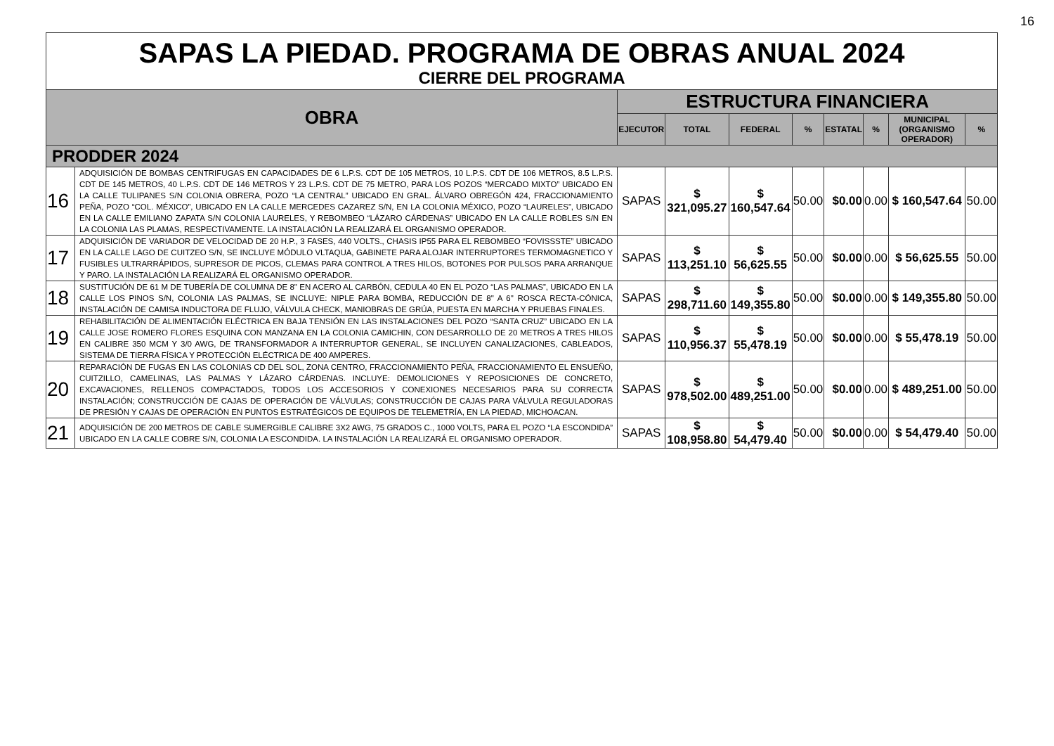16
SAPAS LA PIEDAD. PROGRAMA DE OBRAS ANUAL 2024
CIERRE DEL PROGRAMA
| OBRA | | ESTRUCTURA FINANCIERA | | | | | | | |
| --- | --- | --- | --- | --- | --- | --- | --- | --- | --- |
| | | EJECUTOR | TOTAL | FEDERAL | % | ESTATAL | % | MUNICIPAL (ORGANISMO OPERADOR) | % |
| PRODDER 2024 | | | | | | | | | |
| 16 | ADQUISICIÓN DE BOMBAS CENTRIFUGAS EN CAPACIDADES DE 6 L.P.S. CDT DE 105 METROS, 10 L.P.S. CDT DE 106 METROS, 8.5 L.P.S. CDT DE 145 METROS, 40 L.P.S. CDT DE 146 METROS Y 23 L.P.S. CDT DE 75 METRO, PARA LOS POZOS “MERCADO MIXTO” UBICADO EN LA CALLE TULIPANES S/N COLONIA OBRERA, POZO “LA CENTRAL” UBICADO EN GRAL. ÁLVARO OBREGÓN 424, FRACCIONAMIENTO PEÑA, POZO “COL. MÉXICO”, UBICADO EN LA CALLE MERCEDES CAZAREZ S/N, EN LA COLONIA MÉXICO, POZO “LAURELES”, UBICADO EN LA CALLE EMILIANO ZAPATA S/N COLONIA LAURELES, Y REBOMBEO “LÁZARO CÁRDENAS” UBICADO EN LA CALLE ROBLES S/N EN LA COLONIA LAS PLAMAS, RESPECTIVAMENTE. LA INSTALACIÓN LA REALIZARÁ EL ORGANISMO OPERADOR. | SAPAS | $ 321,095.27 | $ 160,547.64 | 50.00 | $0.00 | 0.00 | $ 160,547.64 | 50.00 |
| 17 | ADQUISICIÓN DE VARIADOR DE VELOCIDAD DE 20 H.P., 3 FASES, 440 VOLTS., CHASIS IP55 PARA EL REBOMBEO “FOVISSSTE” UBICADO EN LA CALLE LAGO DE CUITZEO S/N, SE INCLUYE MÓDULO VLTAQUA, GABINETE PARA ALOJAR INTERRUPTORES TERMOMAGNETICO Y FUSIBLES ULTRARRÁPIDOS, SUPRESOR DE PICOS, CLEMAS PARA CONTROL A TRES HILOS, BOTONES POR PULSOS PARA ARRANQUE Y PARO. LA INSTALACIÓN LA REALIZARÁ EL ORGANISMO OPERADOR. | SAPAS | $ 113,251.10 | $ 56,625.55 | 50.00 | $0.00 | 0.00 | $ 56,625.55 | 50.00 |
| 18 | SUSTITUCIÓN DE 61 M DE TUBERÍA DE COLUMNA DE 8" EN ACERO AL CARBÓN, CEDULA 40 EN EL POZO “LAS PALMAS”, UBICADO EN LA CALLE LOS PINOS S/N, COLONIA LAS PALMAS, SE INCLUYE: NIPLE PARA BOMBA, REDUCCIÓN DE 8" A 6" ROSCA RECTA-CÓNICA, INSTALACIÓN DE CAMISA INDUCTORA DE FLUJO, VÁLVULA CHECK, MANIOBRAS DE GRÚA, PUESTA EN MARCHA Y PRUEBAS FINALES. | SAPAS | $ 298,711.60 | $ 149,355.80 | 50.00 | $0.00 | 0.00 | $ 149,355.80 | 50.00 |
| 19 | REHABILITACIÓN DE ALIMENTACIÓN ELÉCTRICA EN BAJA TENSIÓN EN LAS INSTALACIONES DEL POZO “SANTA CRUZ” UBICADO EN LA CALLE JOSE ROMERO FLORES ESQUINA CON MANZANA EN LA COLONIA CAMICHIN, CON DESARROLLO DE 20 METROS A TRES HILOS EN CALIBRE 350 MCM Y 3/0 AWG, DE TRANSFORMADOR A INTERRUPTOR GENERAL, SE INCLUYEN CANALIZACIONES, CABLEADOS, SISTEMA DE TIERRA FÍSICA Y PROTECCIÓN ELÉCTRICA DE 400 AMPERES. | SAPAS | $ 110,956.37 | $ 55,478.19 | 50.00 | $0.00 | 0.00 | $ 55,478.19 | 50.00 |
| 20 | REPARACIÓN DE FUGAS EN LAS COLONIAS CD DEL SOL, ZONA CENTRO, FRACCIONAMIENTO PEÑA, FRACCIONAMIENTO EL ENSUEÑO, CUITZILLO, CAMELINAS, LAS PALMAS Y LÁZARO CÁRDENAS. INCLUYE: DEMOLICIONES Y REPOSICIONES DE CONCRETO, EXCAVACIONES, RELLENOS COMPACTADOS, TODOS LOS ACCESORIOS Y CONEXIONES NECESARIOS PARA SU CORRECTA INSTALACIÓN; CONSTRUCCIÓN DE CAJAS DE OPERACIÓN DE VÁLVULAS; CONSTRUCCIÓN DE CAJAS PARA VÁLVULA REGULADORAS DE PRESIÓN Y CAJAS DE OPERACIÓN EN PUNTOS ESTRATÉGICOS DE EQUIPOS DE TELEMETRÍA, EN LA PIEDAD, MICHOACAN. | SAPAS | $ 978,502.00 | $ 489,251.00 | 50.00 | $0.00 | 0.00 | $ 489,251.00 | 50.00 |
| 21 | ADQUISICIÓN DE 200 METROS DE CABLE SUMERGIBLE CALIBRE 3X2 AWG, 75 GRADOS C., 1000 VOLTS, PARA EL POZO “LA ESCONDIDA” UBICADO EN LA CALLE COBRE S/N, COLONIA LA ESCONDIDA. LA INSTALACIÓN LA REALIZARÁ EL ORGANISMO OPERADOR. | SAPAS | $ 108,958.80 | $ 54,479.40 | 50.00 | $0.00 | 0.00 | $ 54,479.40 | 50.00 |